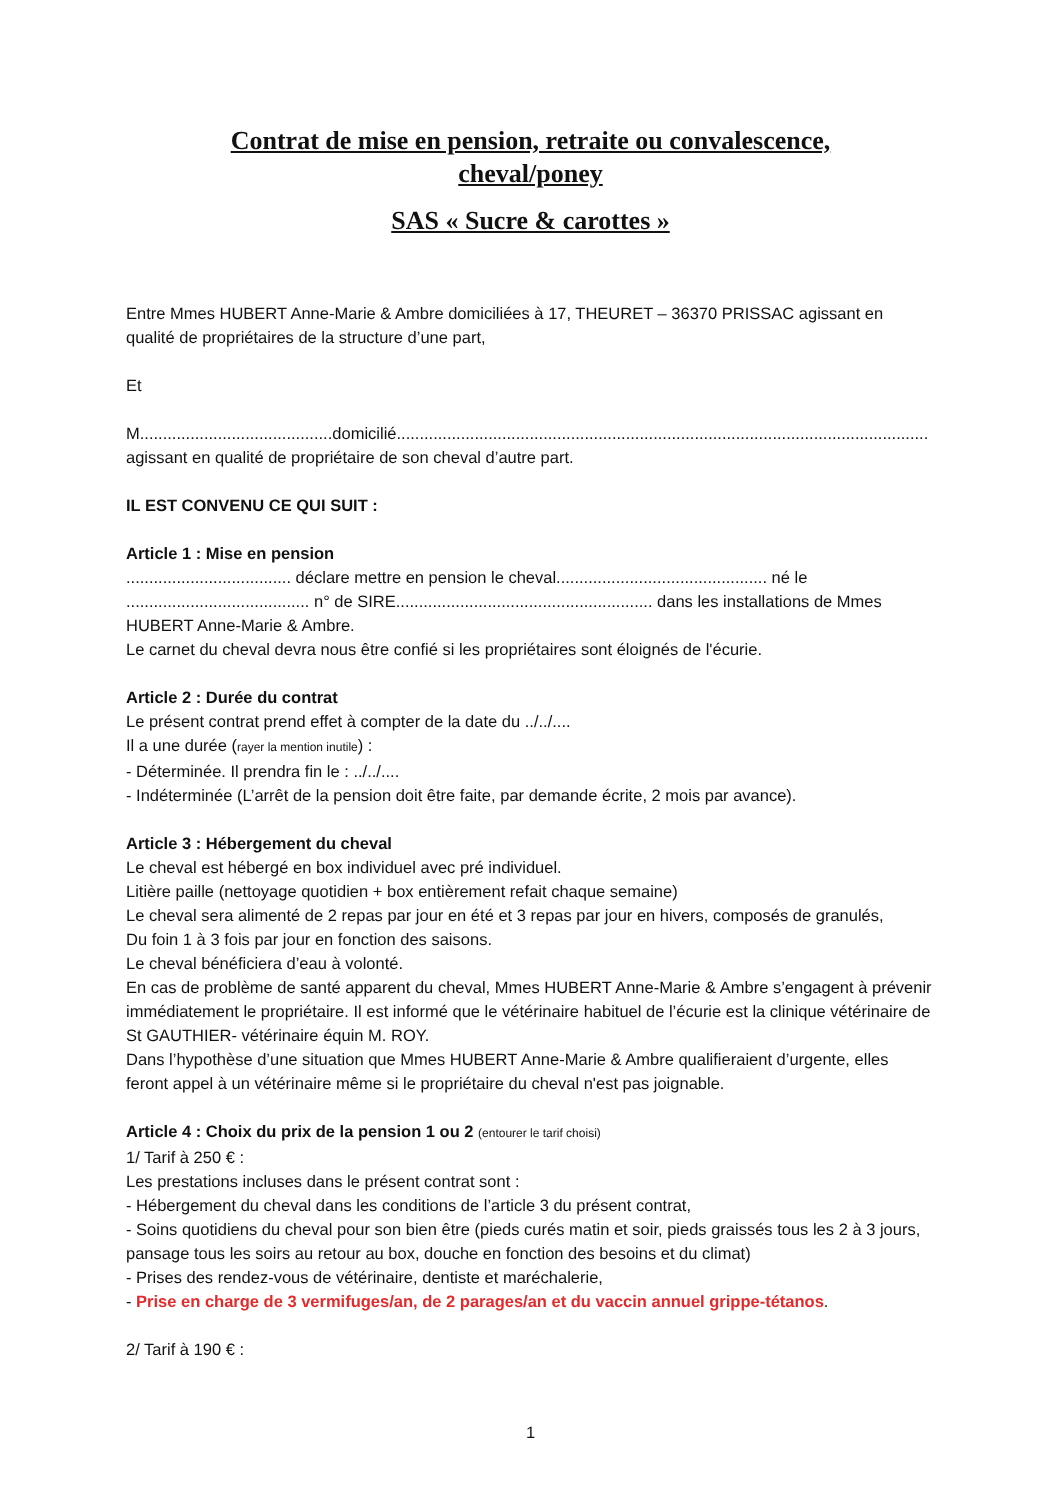Contrat de mise en pension, retraite ou convalescence,
cheval/poney
SAS « Sucre & carottes »
Entre Mmes HUBERT Anne-Marie & Ambre domiciliées à 17, THEURET – 36370 PRISSAC agissant en qualité de propriétaires de la structure d’une part,
Et
M..........................................domicilié....................................................................................................................
agissant en qualité de propriétaire de son cheval d’autre part.
IL EST CONVENU CE QUI SUIT :
Article 1 : Mise en pension
.................................... déclare mettre en pension le cheval.............................................. né le ........................................ n° de SIRE........................................................ dans les installations de Mmes HUBERT Anne-Marie & Ambre.
Le carnet du cheval devra nous être confié si les propriétaires sont éloignés de l'écurie.
Article 2 : Durée du contrat
Le présent contrat prend effet à compter de la date du ../../....
Il a une durée (rayer la mention inutile) :
- Déterminée. Il prendra fin le : ../../....
- Indéterminée (L’arrêt de la pension doit être faite, par demande écrite, 2 mois par avance).
Article 3 : Hébergement du cheval
Le cheval est hébergé en box individuel avec pré individuel.
Litière paille (nettoyage quotidien + box entièrement refait chaque semaine)
Le cheval sera alimenté de 2 repas par jour en été et 3 repas par jour en hivers, composés de granulés,
Du foin 1 à 3 fois par jour en fonction des saisons.
Le cheval bénéficiera d’eau à volonté.
En cas de problème de santé apparent du cheval, Mmes HUBERT Anne-Marie & Ambre s’engagent à prévenir immédiatement le propriétaire. Il est informé que le vétérinaire habituel de l’écurie est la clinique vétérinaire de St GAUTHIER- vétérinaire équin M. ROY.
Dans l’hypothèse d’une situation que Mmes HUBERT Anne-Marie & Ambre qualifieraient d’urgente, elles feront appel à un vétérinaire même si le propriétaire du cheval n'est pas joignable.
Article 4 : Choix du prix de la pension 1 ou 2 (entourer le tarif choisi)
1/ Tarif à 250 € :
Les prestations incluses dans le présent contrat sont :
- Hébergement du cheval dans les conditions de l’article 3 du présent contrat,
- Soins quotidiens du cheval pour son bien être (pieds curés matin et soir, pieds graissés tous les 2 à 3 jours, pansage tous les soirs au retour au box, douche en fonction des besoins et du climat)
- Prises des rendez-vous de vétérinaire, dentiste et maréchalerie,
- Prise en charge de 3 vermifuges/an, de 2 parages/an et du vaccin annuel grippe-tétanos.
2/ Tarif à 190 € :
1